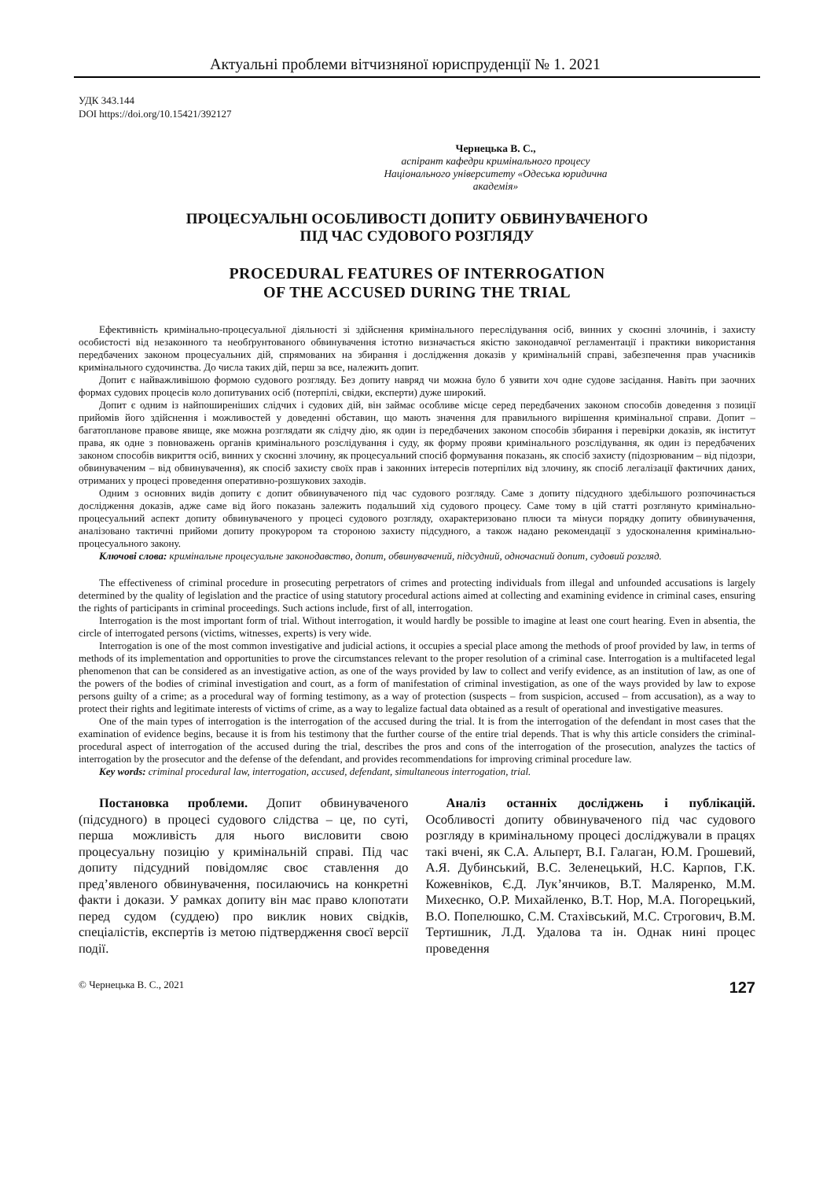Актуальні проблеми вітчизняної юриспруденції № 1. 2021
УДК 343.144
DOI https://doi.org/10.15421/392127
Чернецька В. С.,
аспірант кафедри кримінального процесу
Національного університету «Одеська юридична академія»
ПРОЦЕСУАЛЬНІ ОСОБЛИВОСТІ ДОПИТУ ОБВИНУВАЧЕНОГО
ПІД ЧАС СУДОВОГО РОЗГЛЯДУ
PROCEDURAL FEATURES OF INTERROGATION
OF THE ACCUSED DURING THE TRIAL
Ефективність кримінально-процесуальної діяльності зі здійснення кримінального переслідування осіб, винних у скоєнні злочинів, і захисту особистості від незаконного та необґрунтованого обвинувачення істотно визначається якістю законодавчої регламентації і практики використання передбачених законом процесуальних дій, спрямованих на збирання і дослідження доказів у кримінальній справі, забезпечення прав учасників кримінального судочинства. До числа таких дій, перш за все, належить допит.
Допит є найважливішою формою судового розгляду. Без допиту навряд чи можна було б уявити хоч одне судове засідання. Навіть при заочних формах судових процесів коло допитуваних осіб (потерпілі, свідки, експерти) дуже широкий.
Допит є одним із найпоширеніших слідчих і судових дій, він займає особливе місце серед передбачених законом способів доведення з позиції прийомів його здійснення і можливостей у доведенні обставин, що мають значення для правильного вирішення кримінальної справи. Допит – багатопланове правове явище, яке можна розглядати як слідчу дію, як один із передбачених законом способів збирання і перевірки доказів, як інститут права, як одне з повноважень органів кримінального розслідування і суду, як форму прояви кримінального розслідування, як один із передбачених законом способів викриття осіб, винних у скоєнні злочину, як процесуальний спосіб формування показань, як спосіб захисту (підозрюваним – від підозри, обвинуваченим – від обвинувачення), як спосіб захисту своїх прав і законних інтересів потерпілих від злочину, як спосіб легалізації фактичних даних, отриманих у процесі проведення оперативно-розшукових заходів.
Одним з основних видів допиту є допит обвинуваченого під час судового розгляду. Саме з допиту підсудного здебільшого розпочинається дослідження доказів, адже саме від його показань залежить подальший хід судового процесу. Саме тому в цій статті розглянуто кримінально-процесуальний аспект допиту обвинуваченого у процесі судового розгляду, охарактеризовано плюси та мінуси порядку допиту обвинувачення, аналізовано тактичні прийоми допиту прокурором та стороною захисту підсудного, а також надано рекомендації з удосконалення кримінально-процесуального закону.
Ключові слова: кримінальне процесуальне законодавство, допит, обвинувачений, підсудний, одночасний допит, судовий розгляд.
The effectiveness of criminal procedure in prosecuting perpetrators of crimes and protecting individuals from illegal and unfounded accusations is largely determined by the quality of legislation and the practice of using statutory procedural actions aimed at collecting and examining evidence in criminal cases, ensuring the rights of participants in criminal proceedings. Such actions include, first of all, interrogation.
Interrogation is the most important form of trial. Without interrogation, it would hardly be possible to imagine at least one court hearing. Even in absentia, the circle of interrogated persons (victims, witnesses, experts) is very wide.
Interrogation is one of the most common investigative and judicial actions, it occupies a special place among the methods of proof provided by law, in terms of methods of its implementation and opportunities to prove the circumstances relevant to the proper resolution of a criminal case. Interrogation is a multifaceted legal phenomenon that can be considered as an investigative action, as one of the ways provided by law to collect and verify evidence, as an institution of law, as one of the powers of the bodies of criminal investigation and court, as a form of manifestation of criminal investigation, as one of the ways provided by law to expose persons guilty of a crime; as a procedural way of forming testimony, as a way of protection (suspects – from suspicion, accused – from accusation), as a way to protect their rights and legitimate interests of victims of crime, as a way to legalize factual data obtained as a result of operational and investigative measures.
One of the main types of interrogation is the interrogation of the accused during the trial. It is from the interrogation of the defendant in most cases that the examination of evidence begins, because it is from his testimony that the further course of the entire trial depends. That is why this article considers the criminal-procedural aspect of interrogation of the accused during the trial, describes the pros and cons of the interrogation of the prosecution, analyzes the tactics of interrogation by the prosecutor and the defense of the defendant, and provides recommendations for improving criminal procedure law.
Key words: criminal procedural law, interrogation, accused, defendant, simultaneous interrogation, trial.
Постановка проблеми. Допит обвинуваченого (підсудного) в процесі судового слідства – це, по суті, перша можливість для нього висловити свою процесуальну позицію у кримінальній справі. Під час допиту підсудний повідомляє своє ставлення до пред’явленого обвинувачення, посилаючись на конкретні факти і докази. У рамках допиту він має право клопотати перед судом (суддею) про виклик нових свідків, спеціалістів, експертів із метою підтвердження своєї версії події.
Аналіз останніх досліджень і публікацій. Особливості допиту обвинуваченого під час судового розгляду в кримінальному процесі досліджували в працях такі вчені, як С.А. Альперт, В.І. Галаган, Ю.М. Грошевий, А.Я. Дубинський, В.С. Зеленецький, Н.С. Карпов, Г.К. Кожевніков, Є.Д. Лук’янчиков, В.Т. Маляренко, М.М. Михеєнко, О.Р. Михайленко, В.Т. Нор, М.А. Погорецький, В.О. Попелюшко, С.М. Стахівський, М.С. Строгович, В.М. Тертишник, Л.Д. Удалова та ін. Однак нині процес проведення
© Чернецька В. С., 2021 127